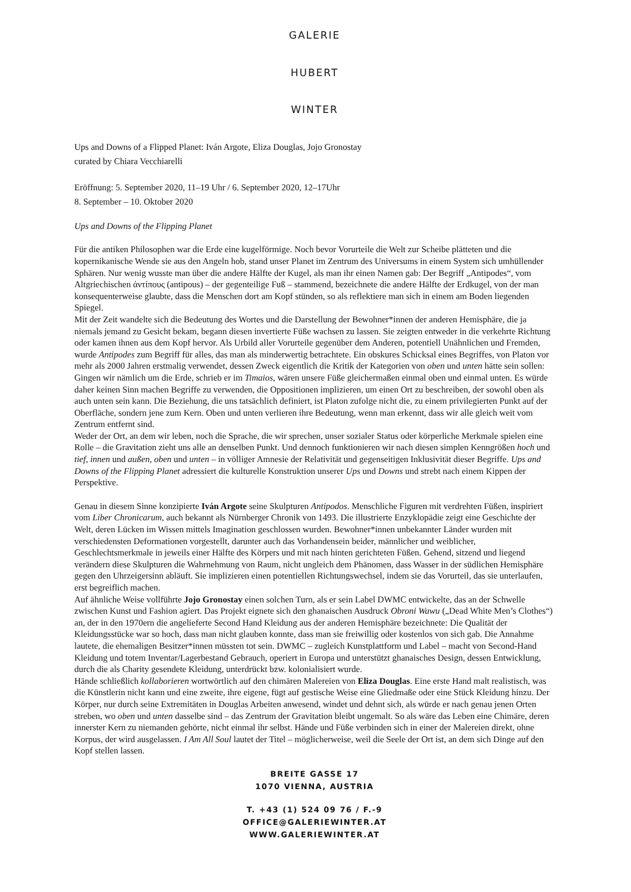GALERIE
HUBERT
WINTER
Ups and Downs of a Flipped Planet: Iván Argote, Eliza Douglas, Jojo Gronostay
curated by Chiara Vecchiarelli
Eröffnung: 5. September 2020, 11–19 Uhr / 6. September 2020, 12–17Uhr
8. September – 10. Oktober 2020
Ups and Downs of the Flipping Planet
Für die antiken Philosophen war die Erde eine kugelförmige. Noch bevor Vorurteile die Welt zur Scheibe plätteten und die kopernikanische Wende sie aus den Angeln hob, stand unser Planet im Zentrum des Universums in einem System sich umhüllender Sphären. Nur wenig wusste man über die andere Hälfte der Kugel, als man ihr einen Namen gab: Der Begriff „Antipodes“, vom Altgriechischen ἀντίπους (antipous) – der gegenteilige Fuß – stammend, bezeichnete die andere Hälfte der Erdkugel, von der man konsequenterweise glaubte, dass die Menschen dort am Kopf stünden, so als reflektiere man sich in einem am Boden liegenden Spiegel.
Mit der Zeit wandelte sich die Bedeutung des Wortes und die Darstellung der Bewohner*innen der anderen Hemisphäre, die ja niemals jemand zu Gesicht bekam, begann diesen invertierte Füße wachsen zu lassen. Sie zeigten entweder in die verkehrte Richtung oder kamen ihnen aus dem Kopf hervor. Als Urbild aller Vorurteile gegenüber dem Anderen, potentiell Unähnlichen und Fremden, wurde Antipodes zum Begriff für alles, das man als minderwertig betrachtete. Ein obskures Schicksal eines Begriffes, von Platon vor mehr als 2000 Jahren erstmalig verwendet, dessen Zweck eigentlich die Kritik der Kategorien von oben und unten hätte sein sollen: Gingen wir nämlich um die Erde, schrieb er im Timaios, wären unsere Füße gleichermaßen einmal oben und einmal unten. Es würde daher keinen Sinn machen Begriffe zu verwenden, die Oppositionen implizieren, um einen Ort zu beschreiben, der sowohl oben als auch unten sein kann. Die Beziehung, die uns tatsächlich definiert, ist Platon zufolge nicht die, zu einem privilegierten Punkt auf der Oberfläche, sondern jene zum Kern. Oben und unten verlieren ihre Bedeutung, wenn man erkennt, dass wir alle gleich weit vom Zentrum entfernt sind.
Weder der Ort, an dem wir leben, noch die Sprache, die wir sprechen, unser sozialer Status oder körperliche Merkmale spielen eine Rolle – die Gravitation zieht uns alle an denselben Punkt. Und dennoch funktionieren wir nach diesen simplen Kenngrößen hoch und tief, innen und außen, oben und unten – in völliger Amnesie der Relativität und gegenseitigen Inklusivität dieser Begriffe. Ups and Downs of the Flipping Planet adressiert die kulturelle Konstruktion unserer Ups und Downs und strebt nach einem Kippen der Perspektive.
Genau in diesem Sinne konzipierte Iván Argote seine Skulpturen Antipodos. Menschliche Figuren mit verdrehten Füßen, inspiriert vom Liber Chronicarum, auch bekannt als Nürnberger Chronik von 1493. Die illustrierte Enzyklopädie zeigt eine Geschichte der Welt, deren Lücken im Wissen mittels Imagination geschlossen wurden. Bewohner*innen unbekannter Länder wurden mit verschiedensten Deformationen vorgestellt, darunter auch das Vorhandensein beider, männlicher und weiblicher, Geschlechtsmerkmale in jeweils einer Hälfte des Körpers und mit nach hinten gerichteten Füßen. Gehend, sitzend und liegend verändern diese Skulpturen die Wahrnehmung von Raum, nicht ungleich dem Phänomen, dass Wasser in der südlichen Hemisphäre gegen den Uhrzeigersinn abläuft. Sie implizieren einen potentiellen Richtungswechsel, indem sie das Vorurteil, das sie unterlaufen, erst begreiflich machen.
Auf ähnliche Weise vollführte Jojo Gronostay einen solchen Turn, als er sein Label DWMC entwickelte, das an der Schwelle zwischen Kunst und Fashion agiert. Das Projekt eignete sich den ghanaischen Ausdruck Obroni Wawu („Dead White Men’s Clothes“) an, der in den 1970ern die angelieferte Second Hand Kleidung aus der anderen Hemisphäre bezeichnete: Die Qualität der Kleidungsstücke war so hoch, dass man nicht glauben konnte, dass man sie freiwillig oder kostenlos von sich gab. Die Annahme lautete, die ehemaligen Besitzer*innen müssten tot sein. DWMC – zugleich Kunstplattform und Label – macht von Second-Hand Kleidung und totem Inventar/Lagerbestand Gebrauch, operiert in Europa und unterstützt ghanaisches Design, dessen Entwicklung, durch die als Charity gesendete Kleidung, unterdrückt bzw. kolonialisiert wurde.
Hände schließlich kollaborieren wortwörtlich auf den chimären Malereien von Eliza Douglas. Eine erste Hand malt realistisch, was die Künstlerin nicht kann und eine zweite, ihre eigene, fügt auf gestische Weise eine Gliedmaße oder eine Stück Kleidung hinzu. Der Körper, nur durch seine Extremitäten in Douglas Arbeiten anwesend, windet und dehnt sich, als würde er nach genau jenen Orten streben, wo oben und unten dasselbe sind – das Zentrum der Gravitation bleibt ungemalt. So als wäre das Leben eine Chimäre, deren innerster Kern zu niemanden gehörte, nicht einmal ihr selbst. Hände und Füße verbinden sich in einer der Malereien direkt, ohne Korpus, der wird ausgelassen. I Am All Soul lautet der Titel – möglicherweise, weil die Seele der Ort ist, an dem sich Dinge auf den Kopf stellen lassen.
BREITE GASSE 17
1070 VIENNA, AUSTRIA
T. +43 (1) 524 09 76 / F.-9
OFFICE@GALERIEWINTER.AT
WWW.GALERIEWINTER.AT